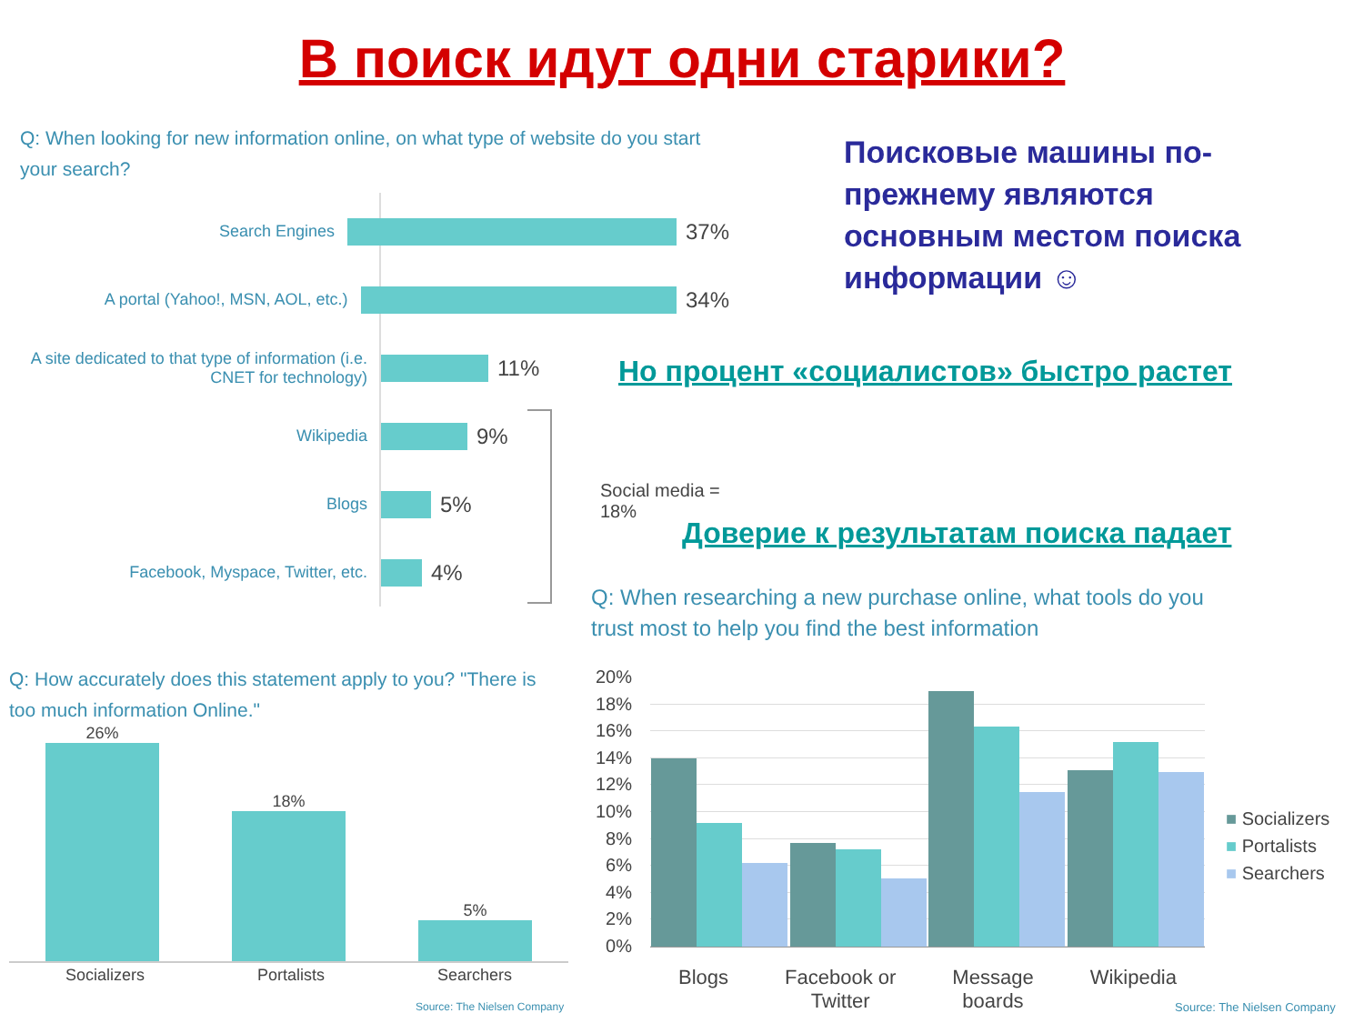В поиск идут одни старики?
Q: When looking for new information online, on what type of website do you start your search?
Search Engines
37%
A portal (Yahoo!, MSN, AOL, etc.)
34%
A site dedicated to that type of information (i.e. CNET for technology)
11%
Wikipedia
9%
Blogs
5%
Facebook, Myspace, Twitter, etc.
4%
Social media = 18%
Поисковые машины по-прежнему являются основным местом поиска информации ☺
Но процент «социалистов» быстро растет
Доверие к результатам поиска падает
Q: How accurately does this statement apply to you? "There is too much information Online."
26%
18%
5%
Socializers Portalists Searchers
Source: The Nielsen Company
Q: When researching a new purchase online, what tools do you trust most to help you find the best information
20%
18%
16%
14%
12%
10%
8%
6%
4%
2%
0%
Blogs Facebook or
Twitter Message
boards Wikipedia
■ Socializers
■ Portalists
■ Searchers
Source: The Nielsen Company